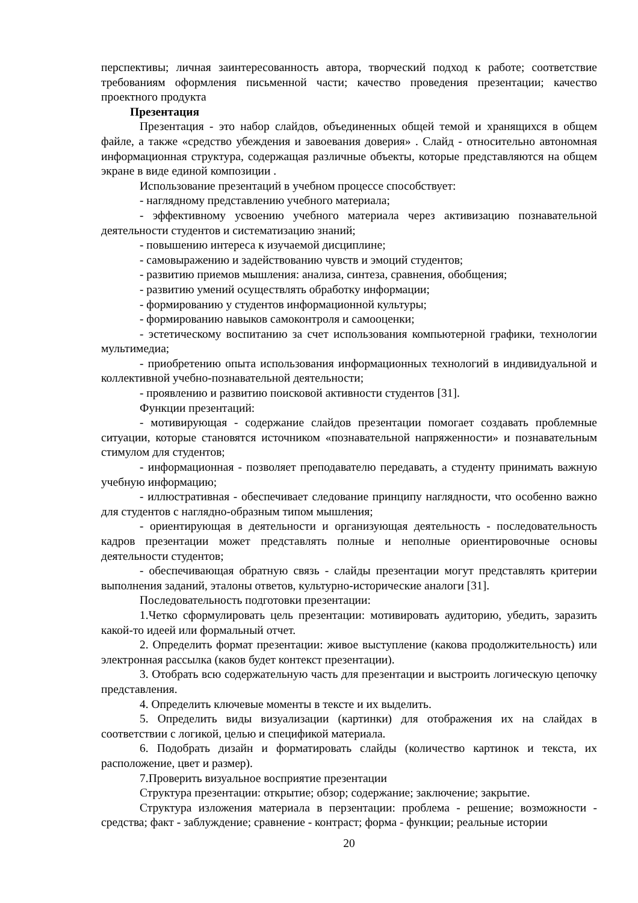перспективы; личная заинтересованность автора, творческий подход к работе; соответствие требованиям оформления письменной части; качество проведения презентации; качество проектного продукта
Презентация
Презентация - это набор слайдов, объединенных общей темой и хранящихся в общем файле, а также «средство убеждения и завоевания доверия» . Слайд - относительно автономная информационная структура, содержащая различные объекты, которые представляются на общем экране в виде единой композиции .
Использование презентаций в учебном процессе способствует:
- наглядному представлению учебного материала;
- эффективному усвоению учебного материала через активизацию познавательной деятельности студентов и систематизацию знаний;
- повышению интереса к изучаемой дисциплине;
- самовыражению и задействованию чувств и эмоций студентов;
- развитию приемов мышления: анализа, синтеза, сравнения, обобщения;
- развитию умений осуществлять обработку информации;
- формированию у студентов информационной культуры;
- формированию навыков самоконтроля и самооценки;
- эстетическому воспитанию за счет использования компьютерной графики, технологии мультимедиа;
- приобретению опыта использования информационных технологий в индивидуальной и коллективной учебно-познавательной деятельности;
- проявлению и развитию поисковой активности студентов [31].
Функции презентаций:
- мотивирующая - содержание слайдов презентации помогает создавать проблемные ситуации, которые становятся источником «познавательной напряженности» и познавательным стимулом для студентов;
- информационная - позволяет преподавателю передавать, а студенту принимать важную учебную информацию;
- иллюстративная - обеспечивает следование принципу наглядности, что особенно важно для студентов с наглядно-образным типом мышления;
- ориентирующая в деятельности и организующая деятельность - последовательность кадров презентации может представлять полные и неполные ориентировочные основы деятельности студентов;
- обеспечивающая обратную связь - слайды презентации могут представлять критерии выполнения заданий, эталоны ответов, культурно-исторические аналоги [31].
Последовательность подготовки презентации:
1.Четко сформулировать цель презентации: мотивировать аудиторию, убедить, заразить какой-то идеей или формальный отчет.
2. Определить формат презентации: живое выступление (какова продолжительность) или электронная рассылка (каков будет контекст презентации).
3. Отобрать всю содержательную часть для презентации и выстроить логическую цепочку представления.
4. Определить ключевые моменты в тексте и их выделить.
5. Определить виды визуализации (картинки) для отображения их на слайдах в соответствии с логикой, целью и спецификой материала.
6. Подобрать дизайн и форматировать слайды (количество картинок и текста, их расположение, цвет и размер).
7.Проверить визуальное восприятие презентации
Структура презентации: открытие; обзор; содержание; заключение; закрытие.
Структура изложения материала в перзентации: проблема - решение; возможности - средства; факт - заблуждение; сравнение - контраст; форма - функции; реальные истории
20